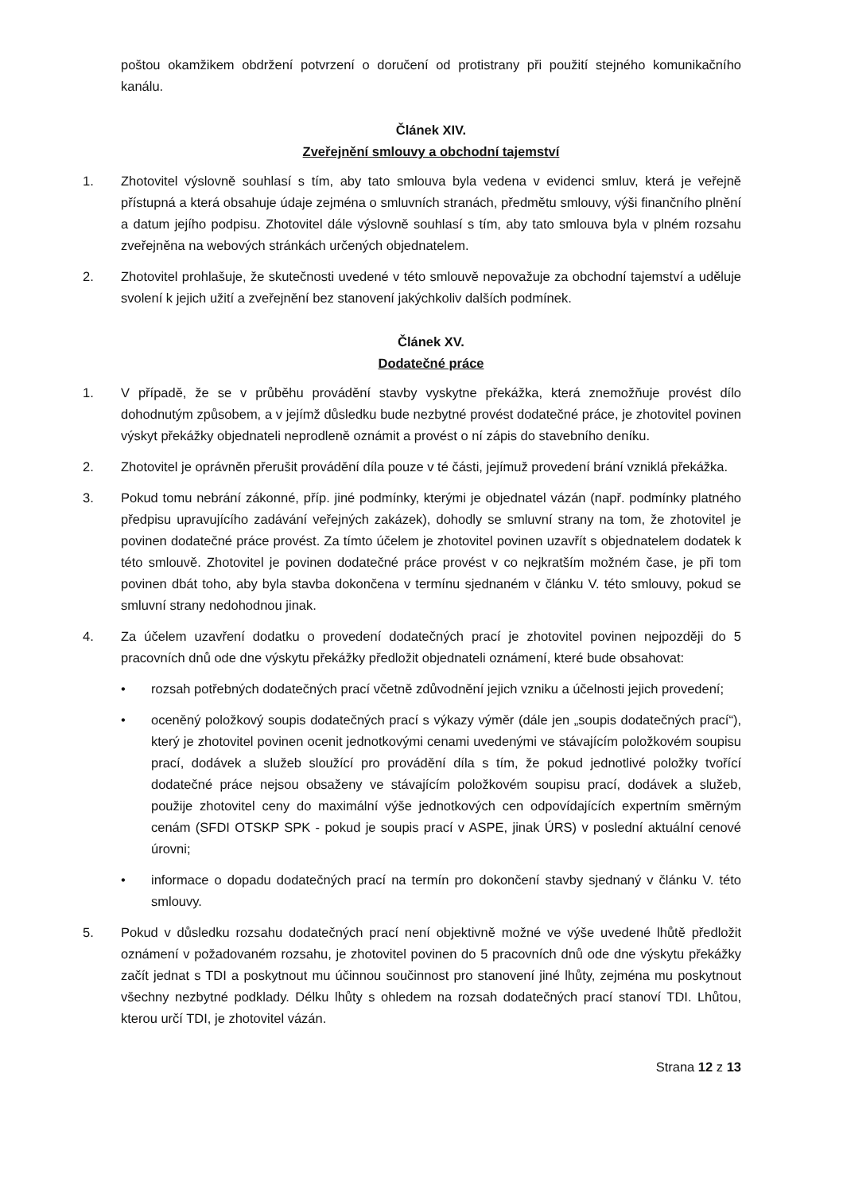poštou okamžikem obdržení potvrzení o doručení od protistrany při použití stejného komunikačního kanálu.
Článek XIV.
Zveřejnění smlouvy a obchodní tajemství
1. Zhotovitel výslovně souhlasí s tím, aby tato smlouva byla vedena v evidenci smluv, která je veřejně přístupná a která obsahuje údaje zejména o smluvních stranách, předmětu smlouvy, výši finančního plnění a datum jejího podpisu. Zhotovitel dále výslovně souhlasí s tím, aby tato smlouva byla v plném rozsahu zveřejněna na webových stránkách určených objednatelem.
2. Zhotovitel prohlašuje, že skutečnosti uvedené v této smlouvě nepovažuje za obchodní tajemství a uděluje svolení k jejich užití a zveřejnění bez stanovení jakýchkoliv dalších podmínek.
Článek XV.
Dodatečné práce
1. V případě, že se v průběhu provádění stavby vyskytne překážka, která znemožňuje provést dílo dohodnutým způsobem, a v jejímž důsledku bude nezbytné provést dodatečné práce, je zhotovitel povinen výskyt překážky objednateli neprodleně oznámit a provést o ní zápis do stavebního deníku.
2. Zhotovitel je oprávněn přerušit provádění díla pouze v té části, jejímuž provedení brání vzniklá překážka.
3. Pokud tomu nebrání zákonné, příp. jiné podmínky, kterými je objednatel vázán (např. podmínky platného předpisu upravujícího zadávání veřejných zakázek), dohodly se smluvní strany na tom, že zhotovitel je povinen dodatečné práce provést. Za tímto účelem je zhotovitel povinen uzavřít s objednatelem dodatek k této smlouvě. Zhotovitel je povinen dodatečné práce provést v co nejkratším možném čase, je při tom povinen dbát toho, aby byla stavba dokončena v termínu sjednaném v článku V. této smlouvy, pokud se smluvní strany nedohodnou jinak.
4. Za účelem uzavření dodatku o provedení dodatečných prací je zhotovitel povinen nejpozději do 5 pracovních dnů ode dne výskytu překážky předložit objednateli oznámení, které bude obsahovat:
• rozsah potřebných dodatečných prací včetně zdůvodnění jejich vzniku a účelnosti jejich provedení;
• oceněný položkový soupis dodatečných prací s výkazy výměr (dále jen „soupis dodatečných prací“), který je zhotovitel povinen ocenit jednotkovými cenami uvedenými ve stávajícím položkovém soupisu prací, dodávek a služeb sloužící pro provádění díla s tím, že pokud jednotlivé položky tvořící dodatečné práce nejsou obsaženy ve stávajícím položkovém soupisu prací, dodávek a služeb, použije zhotovitel ceny do maximální výše jednotkových cen odpovídajících expertním směrným cenám (SFDI OTSKP SPK - pokud je soupis prací v ASPE, jinak ÚRS) v poslední aktuální cenové úrovni;
• informace o dopadu dodatečných prací na termín pro dokončení stavby sjednaný v článku V. této smlouvy.
5. Pokud v důsledku rozsahu dodatečných prací není objektivně možné ve výše uvedené lhůtě předložit oznámení v požadovaném rozsahu, je zhotovitel povinen do 5 pracovních dnů ode dne výskytu překážky začít jednat s TDI a poskytnout mu účinnou součinnost pro stanovení jiné lhůty, zejména mu poskytnout všechny nezbytné podklady. Délku lhůty s ohledem na rozsah dodatečných prací stanoví TDI. Lhůtou, kterou určí TDI, je zhotovitel vázán.
Strana 12 z 13